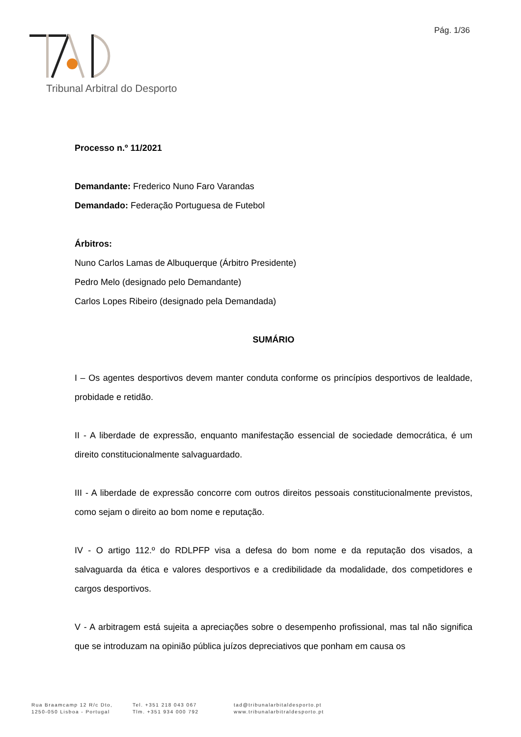Pág. 1/36
Tribunal Arbitral do Desporto
Processo n.º 11/2021
Demandante: Frederico Nuno Faro Varandas
Demandado: Federação Portuguesa de Futebol
Árbitros:
Nuno Carlos Lamas de Albuquerque (Árbitro Presidente)
Pedro Melo (designado pelo Demandante)
Carlos Lopes Ribeiro (designado pela Demandada)
SUMÁRIO
I – Os agentes desportivos devem manter conduta conforme os princípios desportivos de lealdade, probidade e retidão.
II - A liberdade de expressão, enquanto manifestação essencial de sociedade democrática, é um direito constitucionalmente salvaguardado.
III - A liberdade de expressão concorre com outros direitos pessoais constitucionalmente previstos, como sejam o direito ao bom nome e reputação.
IV - O artigo 112.º do RDLPFP visa a defesa do bom nome e da reputação dos visados, a salvaguarda da ética e valores desportivos e a credibilidade da modalidade, dos competidores e cargos desportivos.
V - A arbitragem está sujeita a apreciações sobre o desempenho profissional, mas tal não significa que se introduzam na opinião pública juízos depreciativos que ponham em causa os
Rua Braamcamp 12 R/c Dto,
1250-050 Lisboa - Portugal
Tel. +351 218 043 067
Tlm. +351 934 000 792
tad@tribunalarbitaldesporto.pt
www.tribunalarbitraldesporto.pt